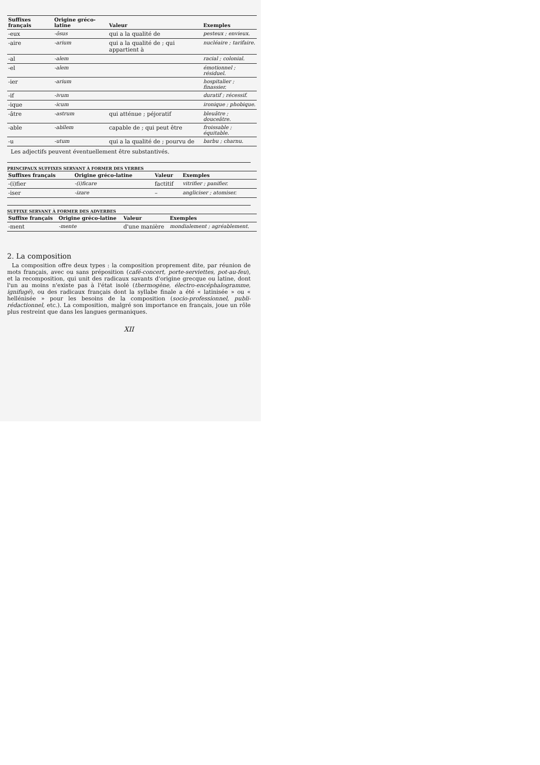| Suffixes français | Origine gréco-latine | Valeur | Exemples |
| --- | --- | --- | --- |
| -eux | -ōsus | qui a la qualité de | pesteux ; envieux. |
| -aire | -arium | qui a la qualité de ; qui appartient à | nucléaire ; tarifaire. |
| -al | -alem | | racial ; colonial. |
| -el | -alem | | émotionnel ; résiduel. |
| -ier | -arium | | hospitalier ; finassier. |
| -if | -ivum | | duratif ; récessif. |
| -ique | -icum | | ironique ; phobique. |
| -âtre | -astrum | qui atténue ; péjoratif | bleuâtre ; douceâtre. |
| -able | -abĭlem | capable de ; qui peut être | froissable ; équitable. |
| -u | -utum | qui a la qualité de ; pourvu de | barbu ; charnu. |
Les adjectifs peuvent éventuellement être substantivés.
PRINCIPAUX SUFFIXES SERVANT À FORMER DES VERBES
| Suffixes français | Origine gréco-latine | Valeur | Exemples |
| --- | --- | --- | --- |
| -(i)fier | -(i)ficare | factitif | vitrifier ; panifier. |
| -iser | -izare | – | angliciser ; atomiser. |
SUFFIXE SERVANT À FORMER DES ADVERBES
| Suffixe français | Origine gréco-latine | Valeur | Exemples |
| --- | --- | --- | --- |
| -ment | -mente | d'une manière | mondialement ; agréablement. |
2. La composition
La composition offre deux types : la composition proprement dite, par réunion de mots français, avec ou sans préposition (café-concert, porte-serviettes, pot-au-feu), et la recomposition, qui unit des radicaux savants d'origine grecque ou latine, dont l'un au moins n'existe pas à l'état isolé (thermogène, électro-encéphalogramme, ignifugé), ou des radicaux français dont la syllabe finale a été « latinisée » ou « hellénisée » pour les besoins de la composition (socio-professionnel, publi-rédactionnel, etc.). La composition, malgré son importance en français, joue un rôle plus restreint que dans les langues germaniques.
XII